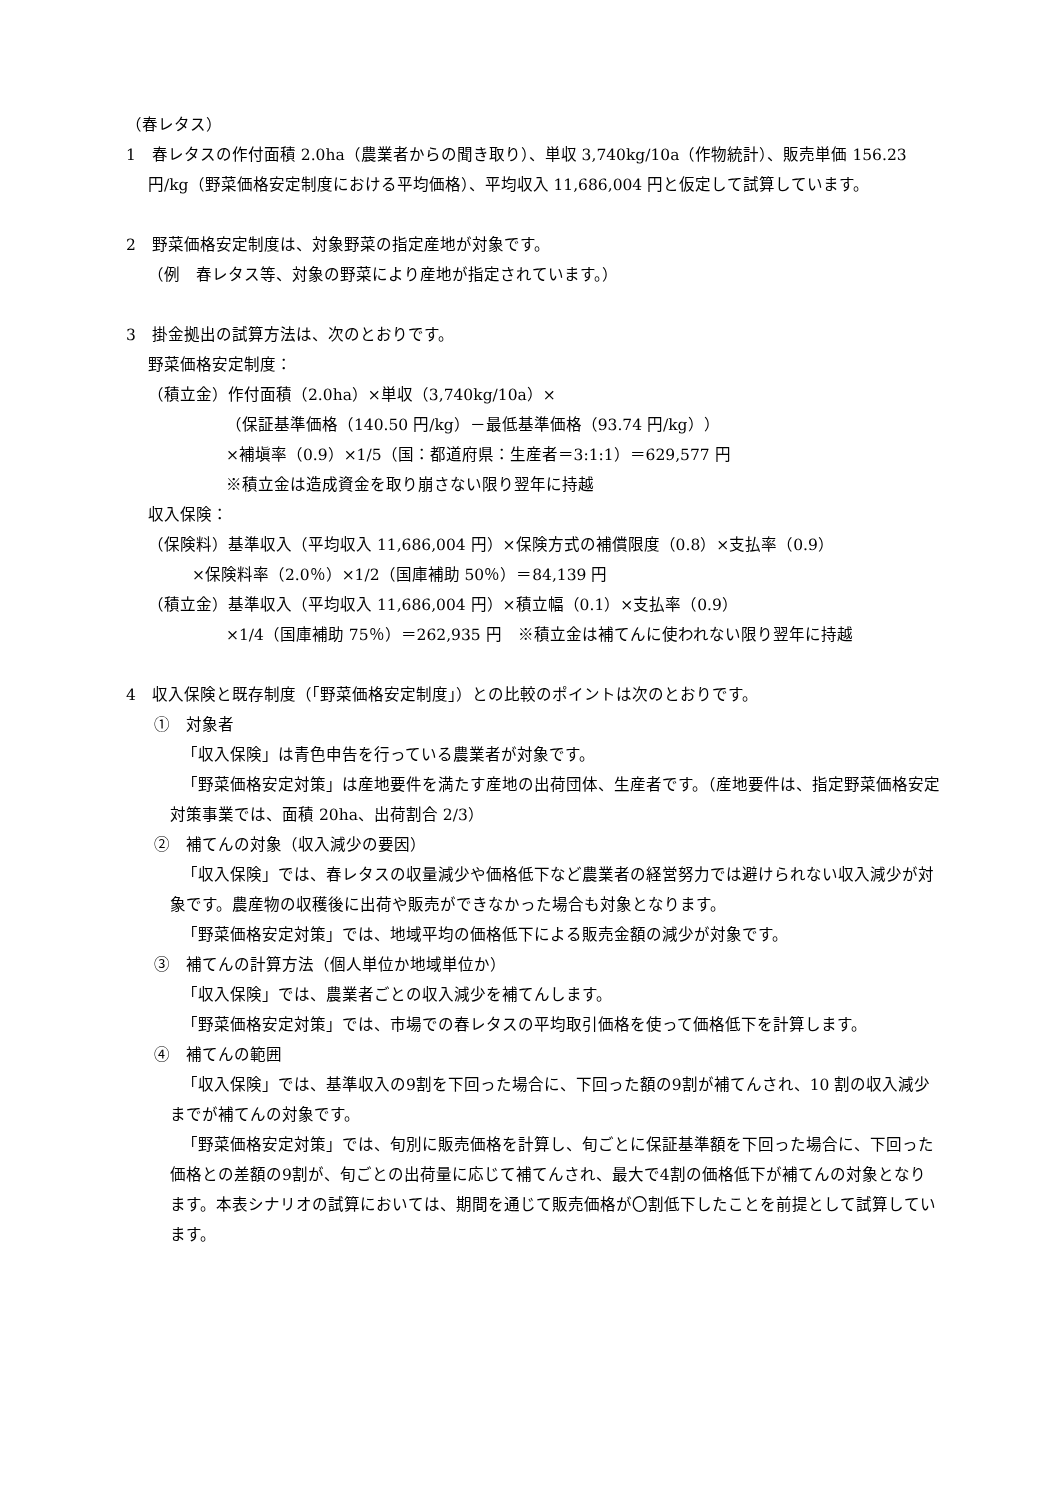（春レタス）
1　春レタスの作付面積 2.0ha（農業者からの聞き取り）、単収 3,740kg/10a（作物統計）、販売単価 156.23 円/kg（野菜価格安定制度における平均価格）、平均収入 11,686,004 円と仮定して試算しています。
2　野菜価格安定制度は、対象野菜の指定産地が対象です。
（例　春レタス等、対象の野菜により産地が指定されています。）
3　掛金拠出の試算方法は、次のとおりです。
野菜価格安定制度：
（積立金）作付面積（2.0ha）×単収（3,740kg/10a）×
（保証基準価格（140.50 円/kg）－最低基準価格（93.74 円/kg））
×補塡率（0.9）×1/5（国：都道府県：生産者＝3:1:1）＝629,577 円
※積立金は造成資金を取り崩さない限り翌年に持越
収入保険：
（保険料）基準収入（平均収入 11,686,004 円）×保険方式の補償限度（0.8）×支払率（0.9）
×保険料率（2.0％）×1/2（国庫補助 50％）＝84,139 円
（積立金）基準収入（平均収入 11,686,004 円）×積立幅（0.1）×支払率（0.9）
×1/4（国庫補助 75％）＝262,935 円　※積立金は補てんに使われない限り翌年に持越
4　収入保険と既存制度（「野菜価格安定制度」）との比較のポイントは次のとおりです。
①　対象者
「収入保険」は青色申告を行っている農業者が対象です。
「野菜価格安定対策」は産地要件を満たす産地の出荷団体、生産者です。（産地要件は、指定野菜価格安定対策事業では、面積 20ha、出荷割合 2/3）
②　補てんの対象（収入減少の要因）
「収入保険」では、春レタスの収量減少や価格低下など農業者の経営努力では避けられない収入減少が対象です。農産物の収穫後に出荷や販売ができなかった場合も対象となります。
「野菜価格安定対策」では、地域平均の価格低下による販売金額の減少が対象です。
③　補てんの計算方法（個人単位か地域単位か）
「収入保険」では、農業者ごとの収入減少を補てんします。
「野菜価格安定対策」では、市場での春レタスの平均取引価格を使って価格低下を計算します。
④　補てんの範囲
「収入保険」では、基準収入の9割を下回った場合に、下回った額の9割が補てんされ、10 割の収入減少までが補てんの対象です。
「野菜価格安定対策」では、旬別に販売価格を計算し、旬ごとに保証基準額を下回った場合に、下回った価格との差額の9割が、旬ごとの出荷量に応じて補てんされ、最大で4割の価格低下が補てんの対象となります。本表シナリオの試算においては、期間を通じて販売価格が〇割低下したことを前提として試算しています。